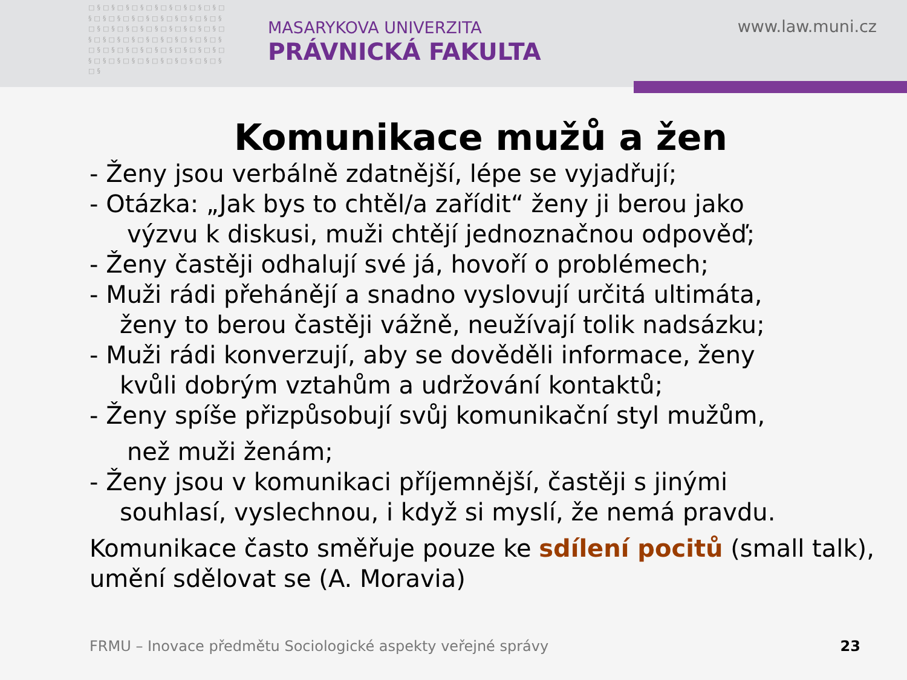□§□§□§□§□§□§□§□§□§□§□§□§□§□§□§□§□§□§□§□§□§□§□§□§□§□§□§□§□§□§□§□§□§□§□§□§□§□§□§□§□§□§□§□§□§□§□§□§□§□§□§□§□§□§□§□§□§□§
MASARYKOVA UNIVERZITA
PRÁVNICKÁ FAKULTA
www.law.muni.cz
Komunikace mužů a žen
- Ženy jsou verbálně zdatnější, lépe se vyjadřují;
- Otázka: „Jak bys to chtěl/a zařídit“ ženy ji berou jako
výzvu k diskusi, muži chtějí jednoznačnou odpověď;
- Ženy častěji odhalují své já, hovoří o problémech;
- Muži rádi přehánějí a snadno vyslovují určitá ultimáta,
ženy to berou častěji vážně, neužívají tolik nadsázku;
- Muži rádi konverzují, aby se dověděli informace, ženy
kvůli dobrým vztahům a udržování kontaktů;
- Ženy spíše přizpůsobují svůj komunikační styl mužům,
než muži ženám;
- Ženy jsou v komunikaci příjemnější, častěji s jinými
souhlasí, vyslechnou, i když si myslí, že nemá pravdu.
Komunikace často směřuje pouze ke sdílení pocitů (small talk),
umění sdělovat se (A. Moravia)
FRMU – Inovace předmětu Sociologické aspekty veřejné správy
23